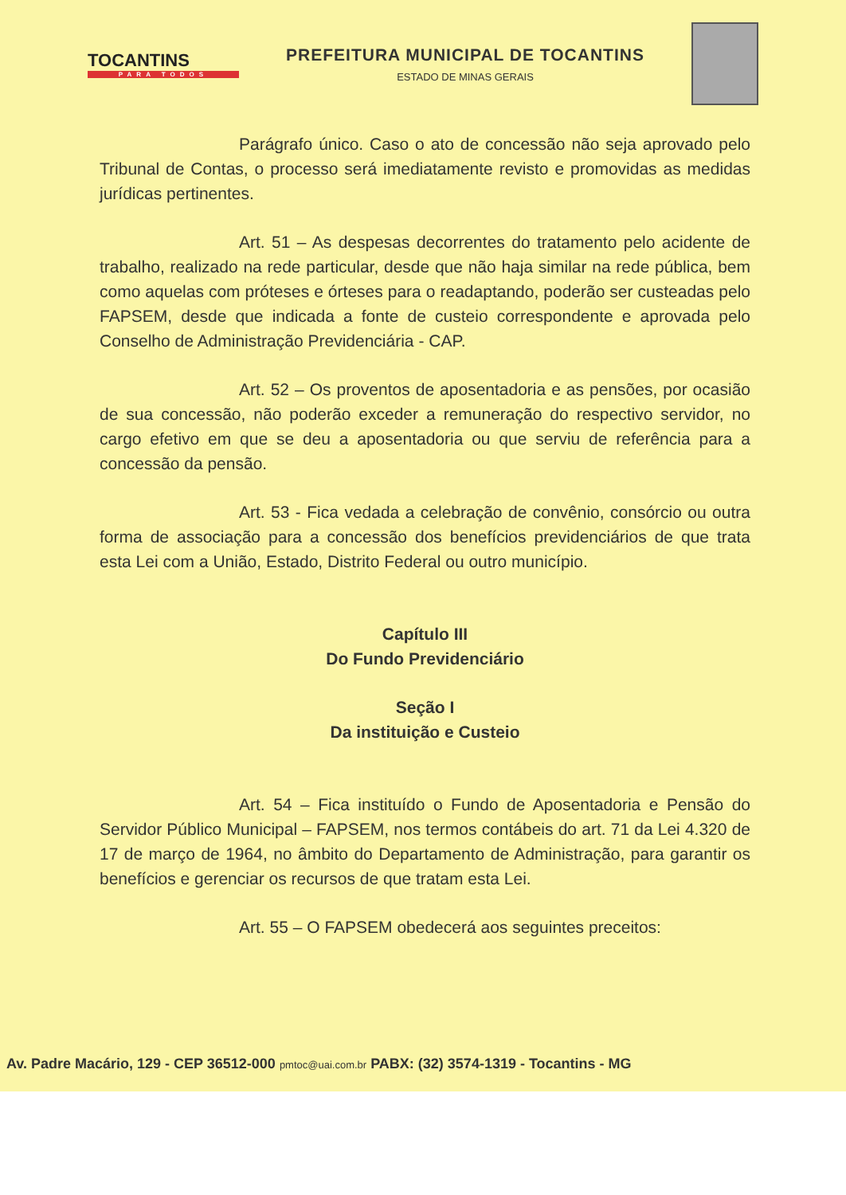TOCANTINS
PARA TODOS
PREFEITURA MUNICIPAL DE TOCANTINS
ESTADO DE MINAS GERAIS
Parágrafo único. Caso o ato de concessão não seja aprovado pelo Tribunal de Contas, o processo será imediatamente revisto e promovidas as medidas jurídicas pertinentes.
Art. 51 – As despesas decorrentes do tratamento pelo acidente de trabalho, realizado na rede particular, desde que não haja similar na rede pública, bem como aquelas com próteses e órteses para o readaptando, poderão ser custeadas pelo FAPSEM, desde que indicada a fonte de custeio correspondente e aprovada pelo Conselho de Administração Previdenciária - CAP.
Art. 52 – Os proventos de aposentadoria e as pensões, por ocasião de sua concessão, não poderão exceder a remuneração do respectivo servidor, no cargo efetivo em que se deu a aposentadoria ou que serviu de referência para a concessão da pensão.
Art. 53 - Fica vedada a celebração de convênio, consórcio ou outra forma de associação para a concessão dos benefícios previdenciários de que trata esta Lei com a União, Estado, Distrito Federal ou outro município.
Capítulo III
Do Fundo Previdenciário
Seção I
Da instituição e Custeio
Art. 54 – Fica instituído o Fundo de Aposentadoria e Pensão do Servidor Público Municipal – FAPSEM, nos termos contábeis do art. 71 da Lei 4.320 de 17 de março de 1964, no âmbito do Departamento de Administração, para garantir os benefícios e gerenciar os recursos de que tratam esta Lei.
Art. 55 – O FAPSEM obedecerá aos seguintes preceitos:
Av. Padre Macário, 129 - CEP 36512-000 pmtoc@uai.com.br PABX: (32) 3574-1319 - Tocantins - MG